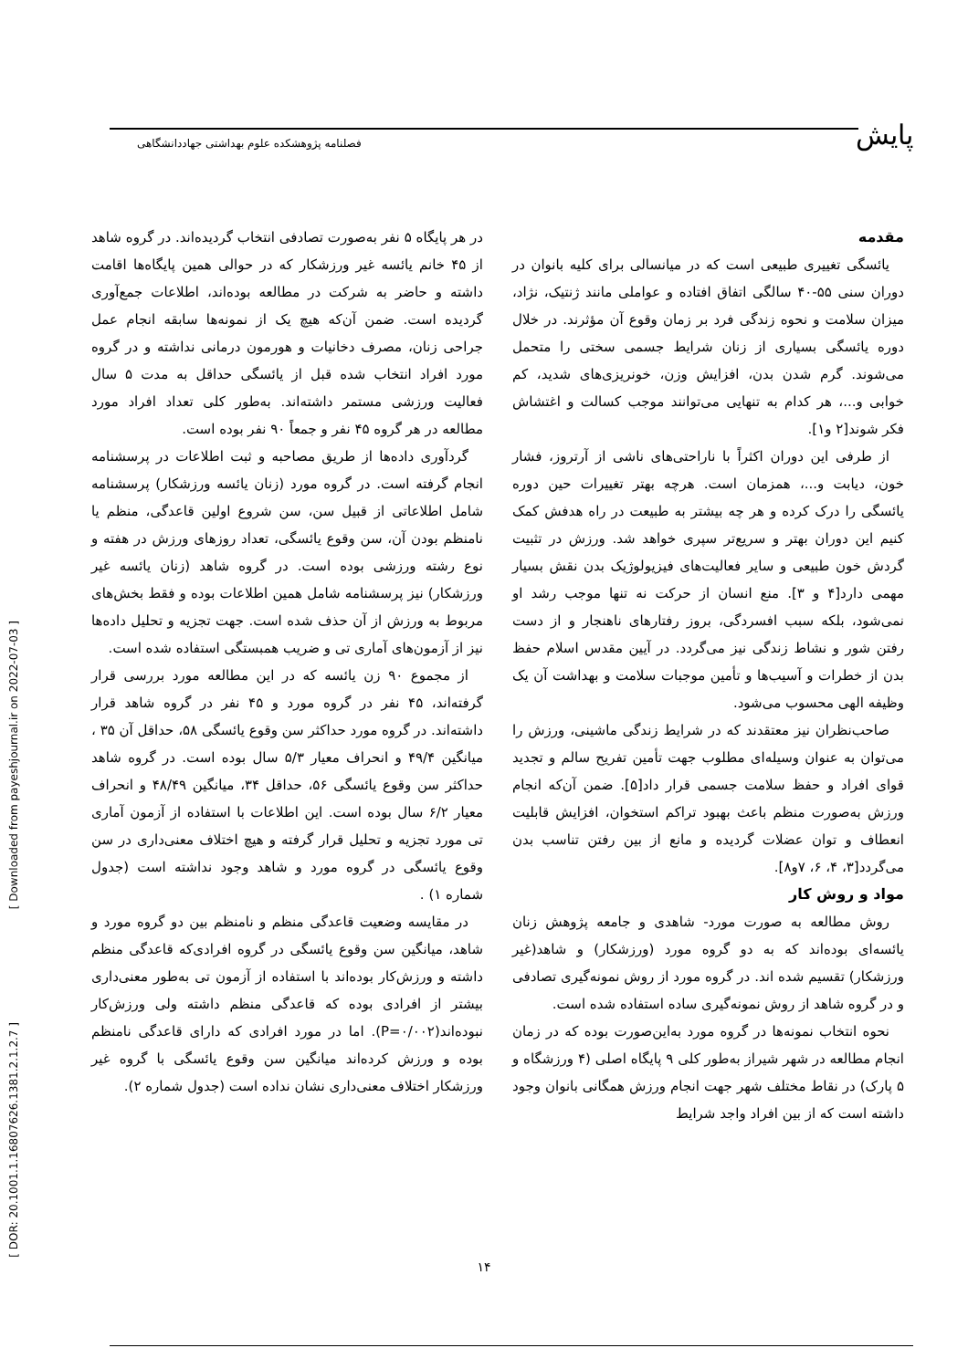پایش
فصلنامه پژوهشکده علوم بهداشتی جهاددانشگاهی
[ Downloaded from payeshjournal.ir on 2022-07-03 ]
[ DOR: 20.1001.1.16807626.1381.2.1.2.7 ]
مقدمه
یائسگی تغییری طبیعی است که در میانسالی برای کلیه بانوان در دوران سنی ۵۵-۴۰ سالگی اتفاق افتاده و عواملی مانند ژنتیک، نژاد، میزان سلامت و نحوه زندگی فرد بر زمان وقوع آن مؤثرند. در خلال دوره یائسگی بسیاری از زنان شرایط جسمی سختی را متحمل می‌شوند. گرم شدن بدن، افزایش وزن، خونریزی‌های شدید، کم خوابی و...، هر کدام به تنهایی می‌توانند موجب کسالت و اغتشاش فکر شوند[۲ و۱].
از طرفی این دوران اکثراً با ناراحتی‌های ناشی از آرتروز، فشار خون، دیابت و...، همزمان است. هرچه بهتر تغییرات حین دوره یائسگی را درک کرده و هر چه بیشتر به طبیعت در راه هدفش کمک کنیم این دوران بهتر و سریع‌تر سپری خواهد شد. ورزش در تثبیت گردش خون طبیعی و سایر فعالیت‌های فیزیولوژیک بدن نقش بسیار مهمی دارد[۴ و ۳]. منع انسان از حرکت نه تنها موجب رشد او نمی‌شود، بلکه سبب افسردگی، بروز رفتارهای ناهنجار و از دست رفتن شور و نشاط زندگی نیز می‌گردد. در آیین مقدس اسلام حفظ بدن از خطرات و آسیب‌ها و تأمین موجبات سلامت و بهداشت آن یک وظیفه الهی محسوب می‌شود.
صاحب‌نظران نیز معتقدند که در شرایط زندگی ماشینی، ورزش را می‌توان به عنوان وسیله‌ای مطلوب جهت تأمین تفریح سالم و تجدید قوای افراد و حفظ سلامت جسمی قرار داد[۵]. ضمن آن‌که انجام ورزش به‌صورت منظم باعث بهبود تراکم استخوان، افزایش قابلیت انعطاف و توان عضلات گردیده و مانع از بین رفتن تناسب بدن می‌گردد[۳، ۴، ۶، ۷و۸].
مواد و روش کار
روش مطالعه به صورت مورد- شاهدی و جامعه پژوهش زنان یائسه‌ای بوده‌اند که به دو گروه مورد (ورزشکار) و شاهد(غیر ورزشکار) تقسیم شده اند. در گروه مورد از روش نمونه‌گیری تصادفی و در گروه شاهد از روش نمونه‌گیری ساده استفاده شده است.
نحوه انتخاب نمونه‌ها در گروه مورد به‌این‌صورت بوده که در زمان انجام مطالعه در شهر شیراز به‌طور کلی ۹ پایگاه اصلی (۴ ورزشگاه و ۵ پارک) در نقاط مختلف شهر جهت انجام ورزش همگانی بانوان وجود داشته است که از بین افراد واجد شرایط
در هر پایگاه ۵ نفر به‌صورت تصادفی انتخاب گردیده‌اند. در گروه شاهد از ۴۵ خانم یائسه غیر ورزشکار که در حوالی همین پایگاه‌ها اقامت داشته و حاضر به شرکت در مطالعه بوده‌اند، اطلاعات جمع‌آوری گردیده است. ضمن آن‌که هیچ یک از نمونه‌ها سابقه انجام عمل جراحی زنان، مصرف دخانیات و هورمون درمانی نداشته و در گروه مورد افراد انتخاب شده قبل از یائسگی حداقل به مدت ۵ سال فعالیت ورزشی مستمر داشته‌اند. به‌طور کلی تعداد افراد مورد مطالعه در هر گروه ۴۵ نفر و جمعاً ۹۰ نفر بوده است.
گردآوری داده‌ها از طریق مصاحبه و ثبت اطلاعات در پرسشنامه انجام گرفته است. در گروه مورد (زنان یائسه ورزشکار) پرسشنامه شامل اطلاعاتی از قبیل سن، سن شروع اولین قاعدگی، منظم یا نامنظم بودن آن، سن وقوع یائسگی، تعداد روزهای ورزش در هفته و نوع رشته ورزشی بوده است. در گروه شاهد (زنان یائسه غیر ورزشکار) نیز پرسشنامه شامل همین اطلاعات بوده و فقط بخش‌های مربوط به ورزش از آن حذف شده است. جهت تجزیه و تحلیل داده‌ها نیز از آزمون‌های آماری تی و ضریب همبستگی استفاده شده است.
از مجموع ۹۰ زن یائسه که در این مطالعه مورد بررسی قرار گرفته‌اند، ۴۵ نفر در گروه مورد و ۴۵ نفر در گروه شاهد قرار داشته‌اند. در گروه مورد حداکثر سن وقوع یائسگی ۵۸، حداقل آن ۳۵ ، میانگین ۴۹/۴ و انحراف معیار ۵/۳ سال بوده است. در گروه شاهد حداکثر سن وقوع یائسگی ۵۶، حداقل ۳۴، میانگین ۴۸/۴۹ و انحراف معیار ۶/۲ سال بوده است. این اطلاعات با استفاده از آزمون آماری تی مورد تجزیه و تحلیل قرار گرفته و هیچ اختلاف معنی‌داری در سن وقوع یائسگی در گروه مورد و شاهد وجود نداشته است (جدول شماره ۱) .
در مقایسه وضعیت قاعدگی منظم و نامنظم بین دو گروه مورد و شاهد، میانگین سن وقوع یائسگی در گروه افرادی‌که قاعدگی منظم داشته و ورزش‌کار بوده‌اند با استفاده از آزمون تی به‌طور معنی‌داری بیشتر از افرادی بوده که قاعدگی منظم داشته ولی ورزش‌کار نبوده‌اند(P=۰/۰۰۲). اما در مورد افرادی که دارای قاعدگی نامنظم بوده و ورزش کرده‌اند میانگین سن وقوع یائسگی با گروه غیر ورزشکار اختلاف معنی‌داری نشان نداده است (جدول شماره ۲).
۱۴